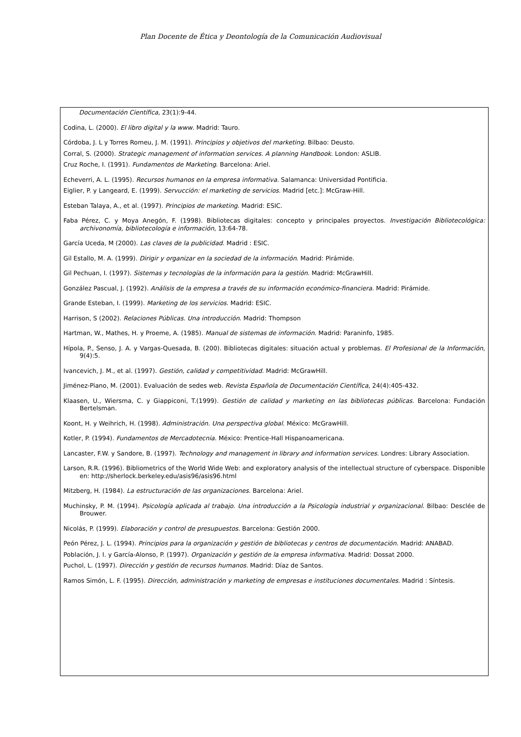Plan Docente de Ética y Deontología de la Comunicación Audiovisual
Documentación Científica, 23(1):9-44.
Codina, L. (2000). El libro digital y la www. Madrid: Tauro.
Córdoba, J. L y Torres Romeu, J. M. (1991). Principios y objetivos del marketing. Bilbao: Deusto.
Corral, S. (2000). Strategic management of information services. A planning Handbook. London: ASLIB.
Cruz Roche, I. (1991). Fundamentos de Marketing. Barcelona: Ariel.
Echeverri, A. L. (1995). Recursos humanos en la empresa informativa. Salamanca: Universidad Pontificia.
Eiglier, P. y Langeard, E. (1999). Servucción: el marketing de servicios. Madrid [etc.]: McGraw-Hill.
Esteban Talaya, A., et al. (1997). Principios de marketing. Madrid: ESIC.
Faba Pérez, C. y Moya Anegón, F. (1998). Bibliotecas digitales: concepto y principales proyectos. Investigación Bibliotecológica: archivonomía, bibliotecología e información, 13:64-78.
García Uceda, M (2000). Las claves de la publicidad. Madrid : ESIC.
Gil Estallo, M. A. (1999). Dirigir y organizar en la sociedad de la información. Madrid: Pirámide.
Gil Pechuan, I. (1997). Sistemas y tecnologías de la información para la gestión. Madrid: McGrawHill.
González Pascual, J. (1992). Análisis de la empresa a través de su información económico-financiera. Madrid: Pirámide.
Grande Esteban, I. (1999). Marketing de los servicios. Madrid: ESIC.
Harrison, S (2002). Relaciones Públicas. Una introducción. Madrid: Thompson
Hartman, W., Mathes, H. y Proeme, A. (1985). Manual de sistemas de información. Madrid: Paraninfo, 1985.
Hípola, P., Senso, J. A. y Vargas-Quesada, B. (200). Bibliotecas digitales: situación actual y problemas. El Profesional de la Información, 9(4):5.
Ivancevich, J. M., et al. (1997). Gestión, calidad y competitividad. Madrid: McGrawHill.
Jiménez-Piano, M. (2001). Evaluación de sedes web. Revista Española de Documentación Científica, 24(4):405-432.
Klaasen, U., Wiersma, C. y Giappiconi, T.(1999). Gestión de calidad y marketing en las bibliotecas públicas. Barcelona: Fundación Bertelsman.
Koont, H. y Weihrich, H. (1998). Administración. Una perspectiva global. México: McGrawHill.
Kotler, P. (1994). Fundamentos de Mercadotecnia. México: Prentice-Hall Hispanoamericana.
Lancaster, F.W. y Sandore, B. (1997). Technology and management in library and information services. Londres: Library Association.
Larson, R.R. (1996). Bibliometrics of the World Wide Web: and exploratory analysis of the intellectual structure of cyberspace. Disponible en: http://sherlock.berkeley.edu/asis96/asis96.html
Mitzberg, H. (1984). La estructuración de las organizaciones. Barcelona: Ariel.
Muchinsky, P. M. (1994). Psicología aplicada al trabajo. Una introducción a la Psicología industrial y organizacional. Bilbao: Desclée de Brouwer.
Nicolás, P. (1999). Elaboración y control de presupuestos. Barcelona: Gestión 2000.
Peón Pérez, J. L. (1994). Principios para la organización y gestión de bibliotecas y centros de documentación. Madrid: ANABAD.
Población, J. I. y García-Alonso, P. (1997). Organización y gestión de la empresa informativa. Madrid: Dossat 2000.
Puchol, L. (1997). Dirección y gestión de recursos humanos. Madrid: Díaz de Santos.
Ramos Simón, L. F. (1995). Dirección, administración y marketing de empresas e instituciones documentales. Madrid : Síntesis.